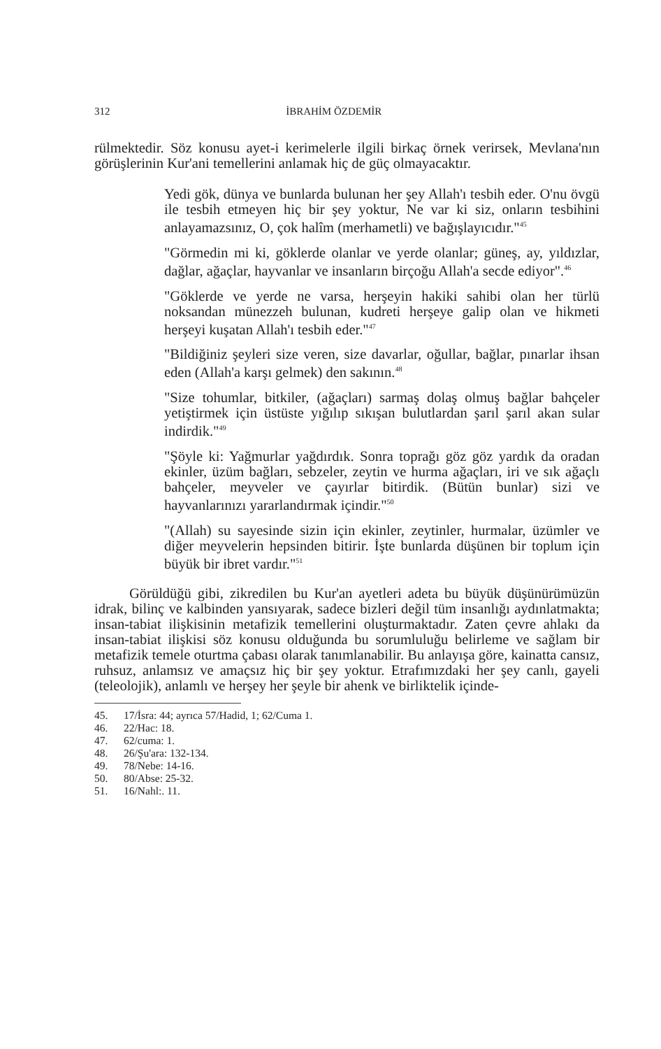312 İBRAHİM ÖZDEMİR
rülmektedir. Söz konusu ayet-i kerimelerle ilgili birkaç örnek verirsek, Mevlana'nın görüşlerinin Kur'ani temellerini anlamak hiç de güç olmayacaktır.
Yedi gök, dünya ve bunlarda bulunan her şey Allah'ı tesbih eder. O'nu övgü ile tesbih etmeyen hiç bir şey yoktur, Ne var ki siz, onların tesbihini anlayamazsınız, O, çok halîm (merhametli) ve bağışlayıcıdır."<sup>45</sup>
"Görmedin mi ki, göklerde olanlar ve yerde olanlar; güneş, ay, yıldızlar, dağlar, ağaçlar, hayvanlar ve insanların birçoğu Allah'a secde ediyor".<sup>46</sup>
"Göklerde ve yerde ne varsa, herşeyin hakiki sahibi olan her türlü noksandan münezzeh bulunan, kudreti herşeye galip olan ve hikmeti herşeyi kuşatan Allah'ı tesbih eder."<sup>47</sup>
"Bildiğiniz şeyleri size veren, size davarlar, oğullar, bağlar, pınarlar ihsan eden (Allah'a karşı gelmek) den sakının.<sup>48</sup>
"Size tohumlar, bitkiler, (ağaçları) sarmaş dolaş olmuş bağlar bahçeler yetiştirmek için üstüste yığılıp sıkışan bulutlardan şarıl şarıl akan sular indirdik."<sup>49</sup>
"Şöyle ki: Yağmurlar yağdırdık. Sonra toprağı göz göz yardık da oradan ekinler, üzüm bağları, sebzeler, zeytin ve hurma ağaçları, iri ve sık ağaçlı bahçeler, meyveler ve çayırlar bitirdik. (Bütün bunlar) sizi ve hayvanlarınızı yararlandırmak içindir."<sup>50</sup>
"(Allah) su sayesinde sizin için ekinler, zeytinler, hurmalar, üzümler ve diğer meyvelerin hepsinden bitirir. İşte bunlarda düşünen bir toplum için büyük bir ibret vardır."<sup>51</sup>
Görüldüğü gibi, zikredilen bu Kur'an ayetleri adeta bu büyük düşünürümüzün idrak, bilinç ve kalbinden yansıyarak, sadece bizleri değil tüm insanlığı aydınlatmakta; insan-tabiat ilişkisinin metafizik temellerini oluşturmaktadır. Zaten çevre ahlakı da insan-tabiat ilişkisi söz konusu olduğunda bu sorumluluğu belirleme ve sağlam bir metafizik temele oturtma çabası olarak tanımlanabilir. Bu anlayışa göre, kainatta cansız, ruhsuz, anlamsız ve amaçsız hiç bir şey yoktur. Etrafımızdaki her şey canlı, gayeli (teleolojik), anlamlı ve herşey her şeyle bir ahenk ve birliktelik içinde-
45. 17/İsra: 44; ayrıca 57/Hadid, 1; 62/Cuma 1.
46. 22/Hac: 18.
47. 62/cuma: 1.
48. 26/Şu'ara: 132-134.
49. 78/Nebe: 14-16.
50. 80/Abse: 25-32.
51. 16/Nahl:. 11.